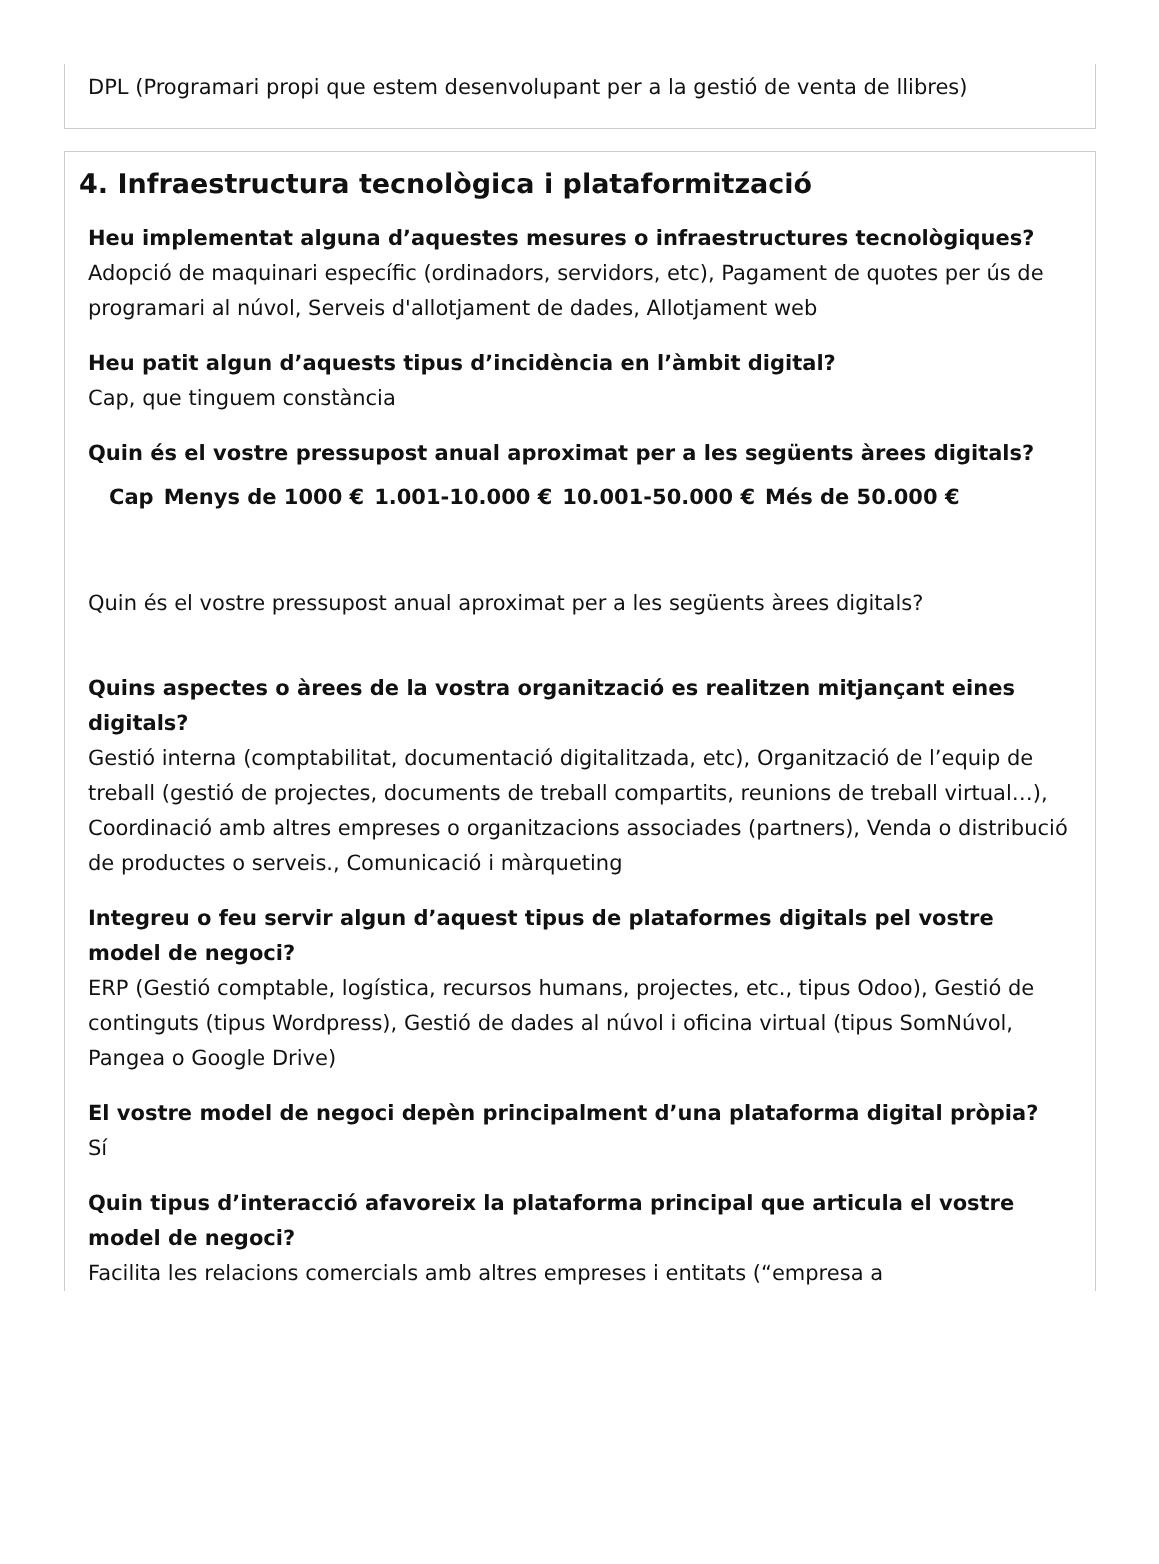DPL (Programari propi que estem desenvolupant per a la gestió de venta de llibres)
4. Infraestructura tecnològica i plataformització
Heu implementat alguna d’aquestes mesures o infraestructures tecnològiques?
Adopció de maquinari específic (ordinadors, servidors, etc), Pagament de quotes per ús de programari al núvol, Serveis d'allotjament de dades, Allotjament web
Heu patit algun d’aquests tipus d’incidència en l’àmbit digital?
Cap, que tinguem constància
Quin és el vostre pressupost anual aproximat per a les següents àrees digitals?
| | Cap | Menys de 1000 € | 1.001-10.000 € | 10.001-50.000 € | Més de 50.000 € |
| --- | --- | --- | --- | --- | --- |
Quin és el vostre pressupost anual aproximat per a les següents àrees digitals?
Quins aspectes o àrees de la vostra organització es realitzen mitjançant eines digitals?
Gestió interna (comptabilitat, documentació digitalitzada, etc), Organització de l’equip de treball (gestió de projectes, documents de treball compartits, reunions de treball virtual…), Coordinació amb altres empreses o organitzacions associades (partners), Venda o distribució de productes o serveis., Comunicació i màrqueting
Integreu o feu servir algun d’aquest tipus de plataformes digitals pel vostre model de negoci?
ERP (Gestió comptable, logística, recursos humans, projectes, etc., tipus Odoo), Gestió de continguts (tipus Wordpress), Gestió de dades al núvol i oficina virtual (tipus SomNúvol, Pangea o Google Drive)
El vostre model de negoci depèn principalment d’una plataforma digital pròpia?
Sí
Quin tipus d’interacció afavoreix la plataforma principal que articula el vostre model de negoci?
Facilita les relacions comercials amb altres empreses i entitats (“empresa a